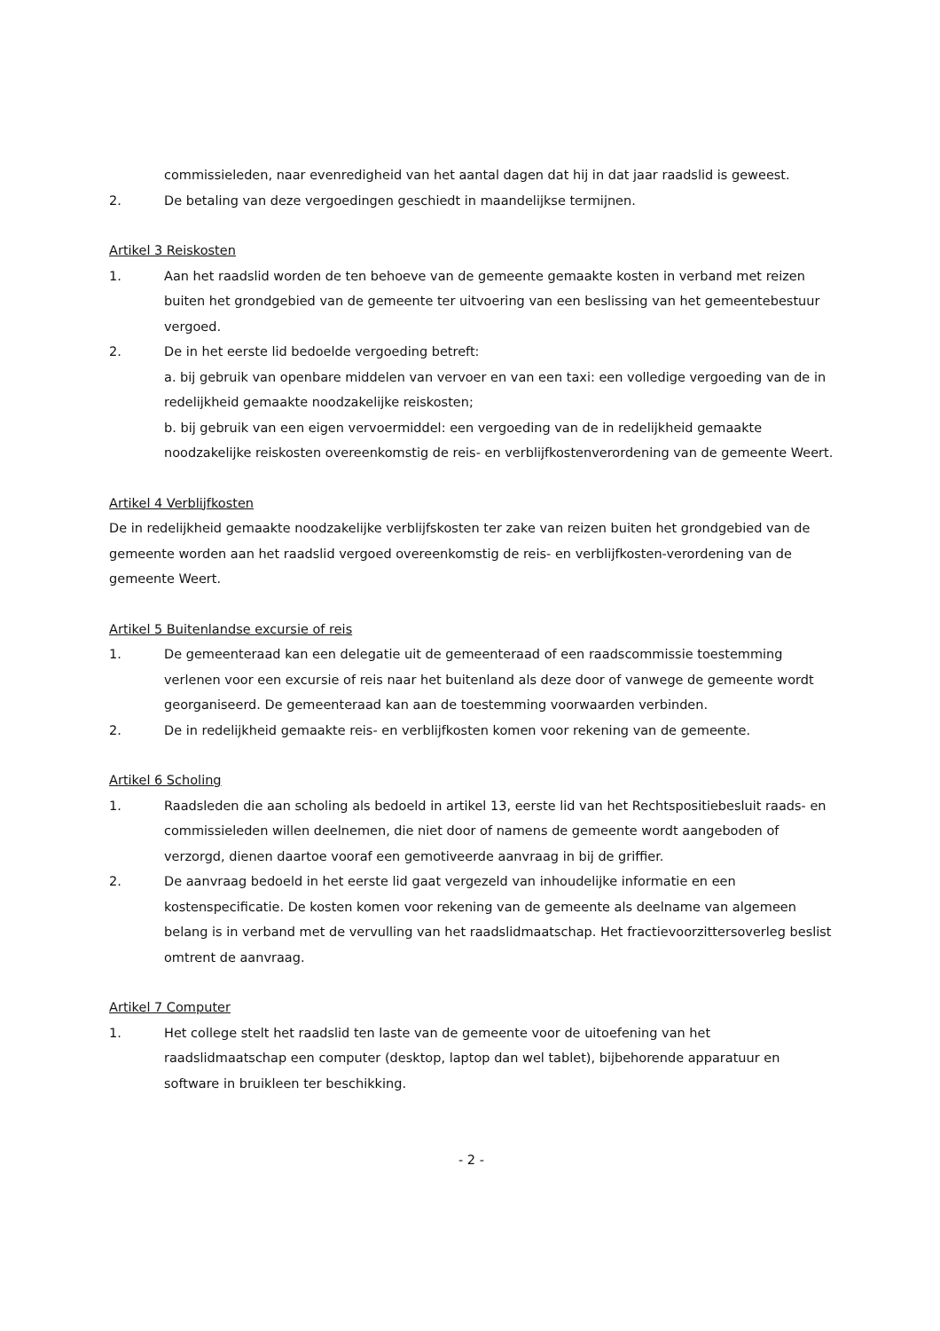commissieleden, naar evenredigheid van het aantal dagen dat hij in dat jaar raadslid is geweest.
2. De betaling van deze vergoedingen geschiedt in maandelijkse termijnen.
Artikel 3 Reiskosten
1. Aan het raadslid worden de ten behoeve van de gemeente gemaakte kosten in verband met reizen buiten het grondgebied van de gemeente ter uitvoering van een beslissing van het gemeentebestuur vergoed.
2. De in het eerste lid bedoelde vergoeding betreft:
a. bij gebruik van openbare middelen van vervoer en van een taxi: een volledige vergoeding van de in redelijkheid gemaakte noodzakelijke reiskosten;
b. bij gebruik van een eigen vervoermiddel: een vergoeding van de in redelijkheid gemaakte noodzakelijke reiskosten overeenkomstig de reis- en verblijfkostenverordening van de gemeente Weert.
Artikel 4 Verblijfkosten
De in redelijkheid gemaakte noodzakelijke verblijfskosten ter zake van reizen buiten het grondgebied van de gemeente worden aan het raadslid vergoed overeenkomstig de reis- en verblijfkosten-verordening van de gemeente Weert.
Artikel 5 Buitenlandse excursie of reis
1. De gemeenteraad kan een delegatie uit de gemeenteraad of een raadscommissie toestemming verlenen voor een excursie of reis naar het buitenland als deze door of vanwege de gemeente wordt georganiseerd. De gemeenteraad kan aan de toestemming voorwaarden verbinden.
2. De in redelijkheid gemaakte reis- en verblijfkosten komen voor rekening van de gemeente.
Artikel 6 Scholing
1. Raadsleden die aan scholing als bedoeld in artikel 13, eerste lid van het Rechtspositiebesluit raads- en commissieleden willen deelnemen, die niet door of namens de gemeente wordt aangeboden of verzorgd, dienen daartoe vooraf een gemotiveerde aanvraag in bij de griffier.
2. De aanvraag bedoeld in het eerste lid gaat vergezeld van inhoudelijke informatie en een kostenspecificatie. De kosten komen voor rekening van de gemeente als deelname van algemeen belang is in verband met de vervulling van het raadslidmaatschap. Het fractievoorzittersoverleg beslist omtrent de aanvraag.
Artikel 7 Computer
1. Het college stelt het raadslid ten laste van de gemeente voor de uitoefening van het raadslidmaatschap een computer (desktop, laptop dan wel tablet), bijbehorende apparatuur en software in bruikleen ter beschikking.
- 2 -